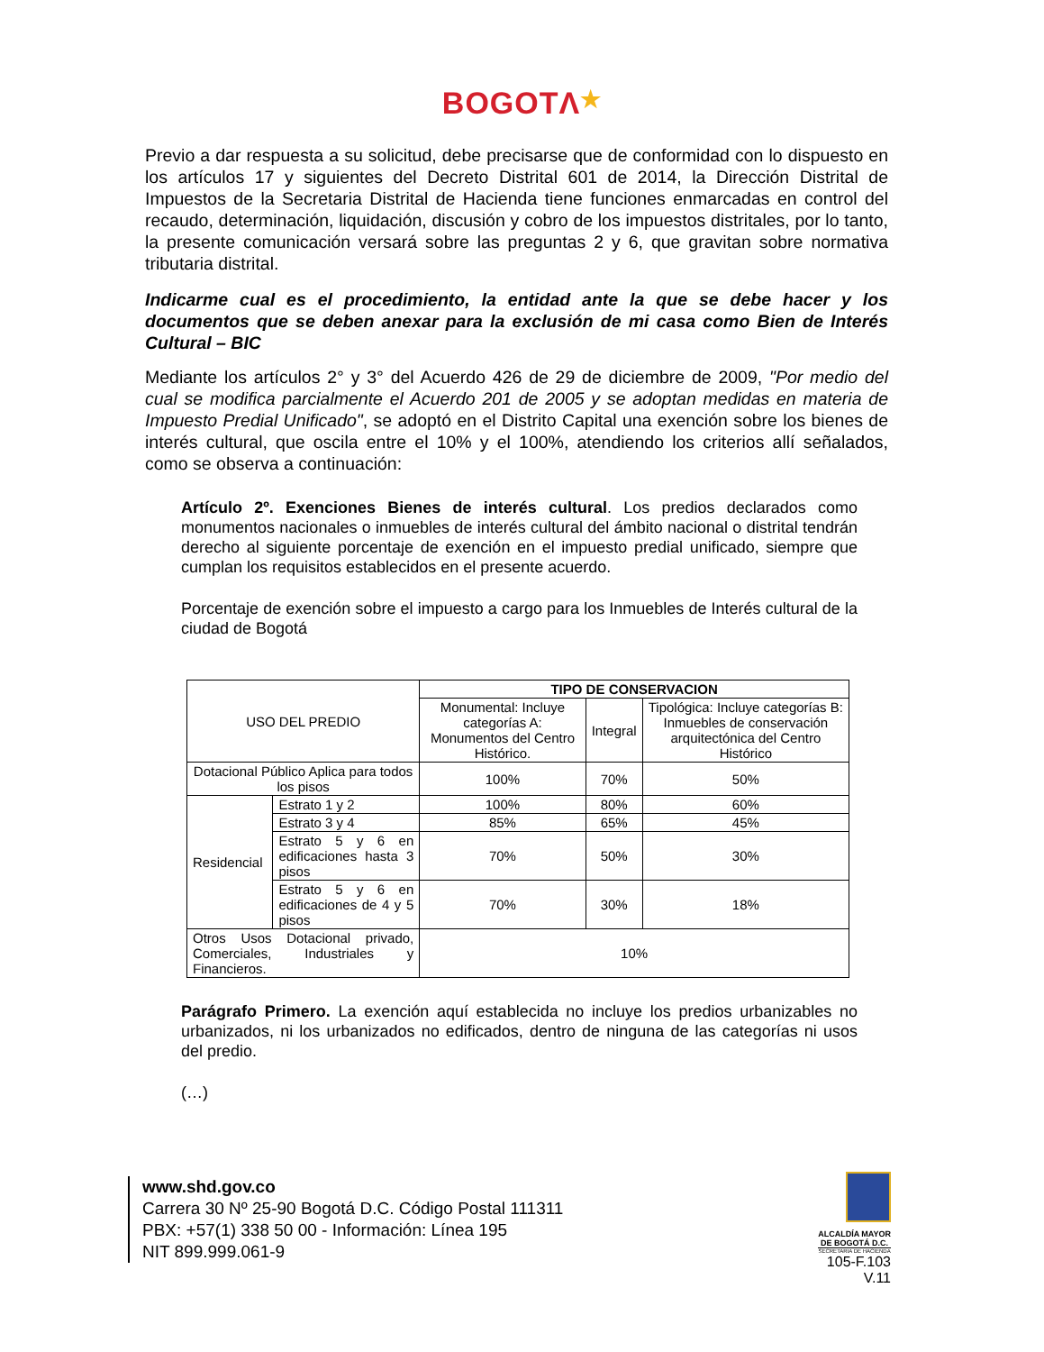BOGOTΛ★
Previo a dar respuesta a su solicitud, debe precisarse que de conformidad con lo dispuesto en los artículos 17 y siguientes del Decreto Distrital 601 de 2014, la Dirección Distrital de Impuestos de la Secretaria Distrital de Hacienda tiene funciones enmarcadas en control del recaudo, determinación, liquidación, discusión y cobro de los impuestos distritales, por lo tanto, la presente comunicación versará sobre las preguntas 2 y 6, que gravitan sobre normativa tributaria distrital.
Indicarme cual es el procedimiento, la entidad ante la que se debe hacer y los documentos que se deben anexar para la exclusión de mi casa como Bien de Interés Cultural – BIC
Mediante los artículos 2° y 3° del Acuerdo 426 de 29 de diciembre de 2009, "Por medio del cual se modifica parcialmente el Acuerdo 201 de 2005 y se adoptan medidas en materia de Impuesto Predial Unificado", se adoptó en el Distrito Capital una exención sobre los bienes de interés cultural, que oscila entre el 10% y el 100%, atendiendo los criterios allí señalados, como se observa a continuación:
Artículo 2º. Exenciones Bienes de interés cultural. Los predios declarados como monumentos nacionales o inmuebles de interés cultural del ámbito nacional o distrital tendrán derecho al siguiente porcentaje de exención en el impuesto predial unificado, siempre que cumplan los requisitos establecidos en el presente acuerdo.
Porcentaje de exención sobre el impuesto a cargo para los Inmuebles de Interés cultural de la ciudad de Bogotá
| USO DEL PREDIO | | TIPO DE CONSERVACION | | |
| --- | --- | --- | --- | --- |
| | | Monumental: Incluye categorías A: Monumentos del Centro Histórico. | Integral | Tipológica: Incluye categorías B: Inmuebles de conservación arquitectónica del Centro Histórico |
| Dotacional Público Aplica para todos los pisos | | 100% | 70% | 50% |
| Residencial | Estrato 1 y 2 | 100% | 80% | 60% |
| | Estrato 3 y 4 | 85% | 65% | 45% |
| | Estrato 5 y 6 en edificaciones hasta 3 pisos | 70% | 50% | 30% |
| | Estrato 5 y 6 en edificaciones de 4 y 5 pisos | 70% | 30% | 18% |
| Otros Usos Dotacional privado, Comerciales, Industriales y Financieros. | | 10% | | |
Parágrafo Primero. La exención aquí establecida no incluye los predios urbanizables no urbanizados, ni los urbanizados no edificados, dentro de ninguna de las categorías ni usos del predio.
(…)
www.shd.gov.co
Carrera 30 Nº 25-90 Bogotá D.C. Código Postal 111311
PBX: +57(1) 338 50 00 - Información: Línea 195
NIT 899.999.061-9
ALCALDÍA MAYOR
DE BOGOTÁ D.C.
SECRETARIA DE HACIENDA
105-F.103
V.11